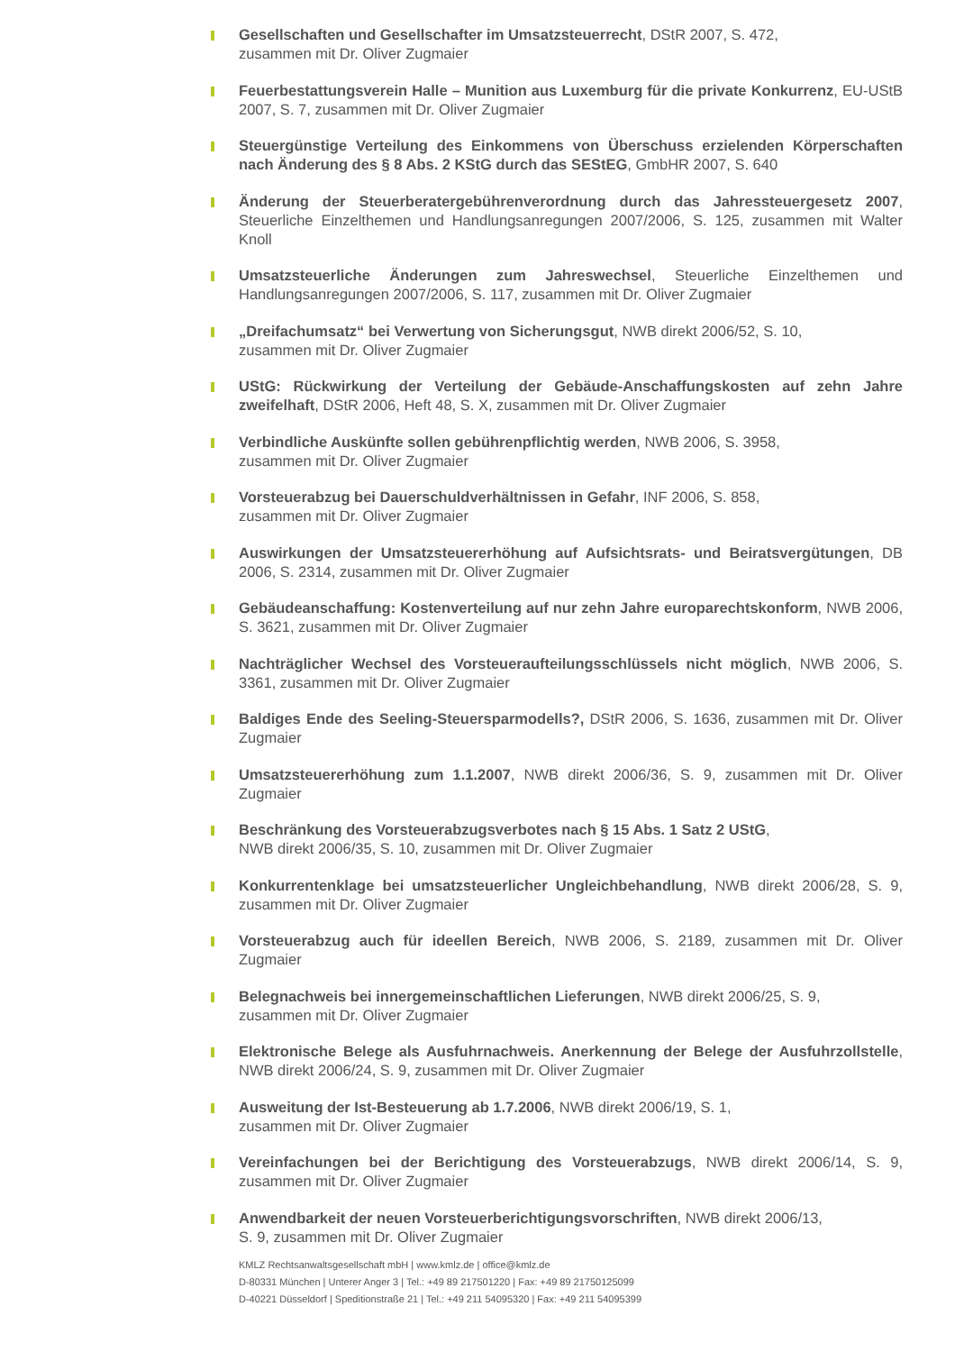Gesellschaften und Gesellschafter im Umsatzsteuerrecht, DStR 2007, S. 472,
zusammen mit Dr. Oliver Zugmaier
Feuerbestattungsverein Halle – Munition aus Luxemburg für die private Konkurrenz, EU-UStB 2007, S. 7, zusammen mit Dr. Oliver Zugmaier
Steuergünstige Verteilung des Einkommens von Überschuss erzielenden Körperschaften nach Änderung des § 8 Abs. 2 KStG durch das SEStEG, GmbHR 2007, S. 640
Änderung der Steuerberatergebührenverordnung durch das Jahressteuergesetz 2007, Steuerliche Einzelthemen und Handlungsanregungen 2007/2006, S. 125, zusammen mit Walter Knoll
Umsatzsteuerliche Änderungen zum Jahreswechsel, Steuerliche Einzelthemen und Handlungsanregungen 2007/2006, S. 117, zusammen mit Dr. Oliver Zugmaier
„Dreifachumsatz“ bei Verwertung von Sicherungsgut, NWB direkt 2006/52, S. 10,
zusammen mit Dr. Oliver Zugmaier
UStG: Rückwirkung der Verteilung der Gebäude-Anschaffungskosten auf zehn Jahre zweifelhaft, DStR 2006, Heft 48, S. X, zusammen mit Dr. Oliver Zugmaier
Verbindliche Auskünfte sollen gebührenpflichtig werden, NWB 2006, S. 3958,
zusammen mit Dr. Oliver Zugmaier
Vorsteuerabzug bei Dauerschuldverhältnissen in Gefahr, INF 2006, S. 858,
zusammen mit Dr. Oliver Zugmaier
Auswirkungen der Umsatzsteuererhöhung auf Aufsichtsrats- und Beiratsvergütungen, DB 2006, S. 2314, zusammen mit Dr. Oliver Zugmaier
Gebäudeanschaffung: Kostenverteilung auf nur zehn Jahre europarechtskonform, NWB 2006, S. 3621, zusammen mit Dr. Oliver Zugmaier
Nachträglicher Wechsel des Vorsteueraufteilungsschlüssels nicht möglich, NWB 2006, S. 3361, zusammen mit Dr. Oliver Zugmaier
Baldiges Ende des Seeling-Steuersparmodells?, DStR 2006, S. 1636, zusammen mit Dr. Oliver Zugmaier
Umsatzsteuererhöhung zum 1.1.2007, NWB direkt 2006/36, S. 9, zusammen mit Dr. Oliver Zugmaier
Beschränkung des Vorsteuerabzugsverbotes nach § 15 Abs. 1 Satz 2 UStG,
NWB direkt 2006/35, S. 10, zusammen mit Dr. Oliver Zugmaier
Konkurrentenklage bei umsatzsteuerlicher Ungleichbehandlung, NWB direkt 2006/28, S. 9, zusammen mit Dr. Oliver Zugmaier
Vorsteuerabzug auch für ideellen Bereich, NWB 2006, S. 2189, zusammen mit Dr. Oliver Zugmaier
Belegnachweis bei innergemeinschaftlichen Lieferungen, NWB direkt 2006/25, S. 9,
zusammen mit Dr. Oliver Zugmaier
Elektronische Belege als Ausfuhrnachweis. Anerkennung der Belege der Ausfuhrzollstelle, NWB direkt 2006/24, S. 9, zusammen mit Dr. Oliver Zugmaier
Ausweitung der Ist-Besteuerung ab 1.7.2006, NWB direkt 2006/19, S. 1,
zusammen mit Dr. Oliver Zugmaier
Vereinfachungen bei der Berichtigung des Vorsteuerabzugs, NWB direkt 2006/14, S. 9, zusammen mit Dr. Oliver Zugmaier
Anwendbarkeit der neuen Vorsteuerberichtigungsvorschriften, NWB direkt 2006/13,
S. 9, zusammen mit Dr. Oliver Zugmaier
KMLZ Rechtsanwaltsgesellschaft mbH | www.kmlz.de | office@kmlz.de
D-80331 München | Unterer Anger 3 | Tel.: +49 89 217501220 | Fax: +49 89 21750125099
D-40221 Düsseldorf | Speditionstraße 21 | Tel.: +49 211 54095320 | Fax: +49 211 54095399